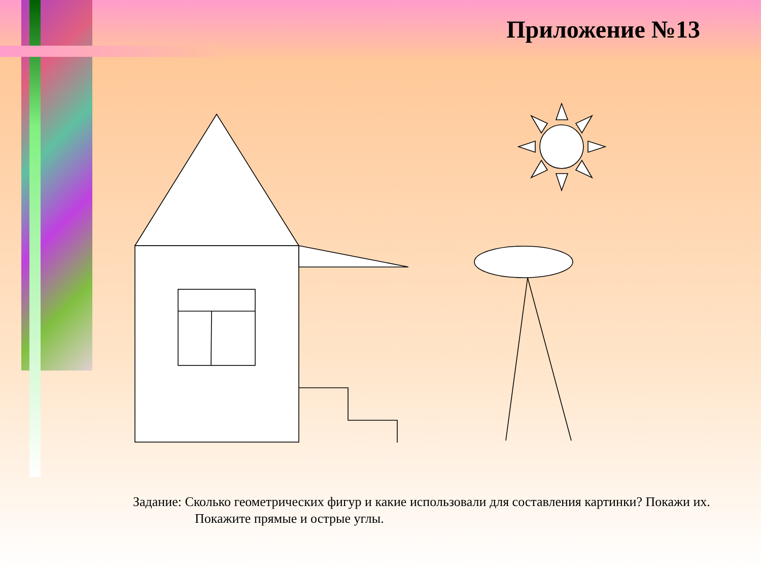Приложение №13
Задание: Сколько геометрических фигур и какие использовали для составления картинки? Покажи их.
Покажите прямые и острые углы.